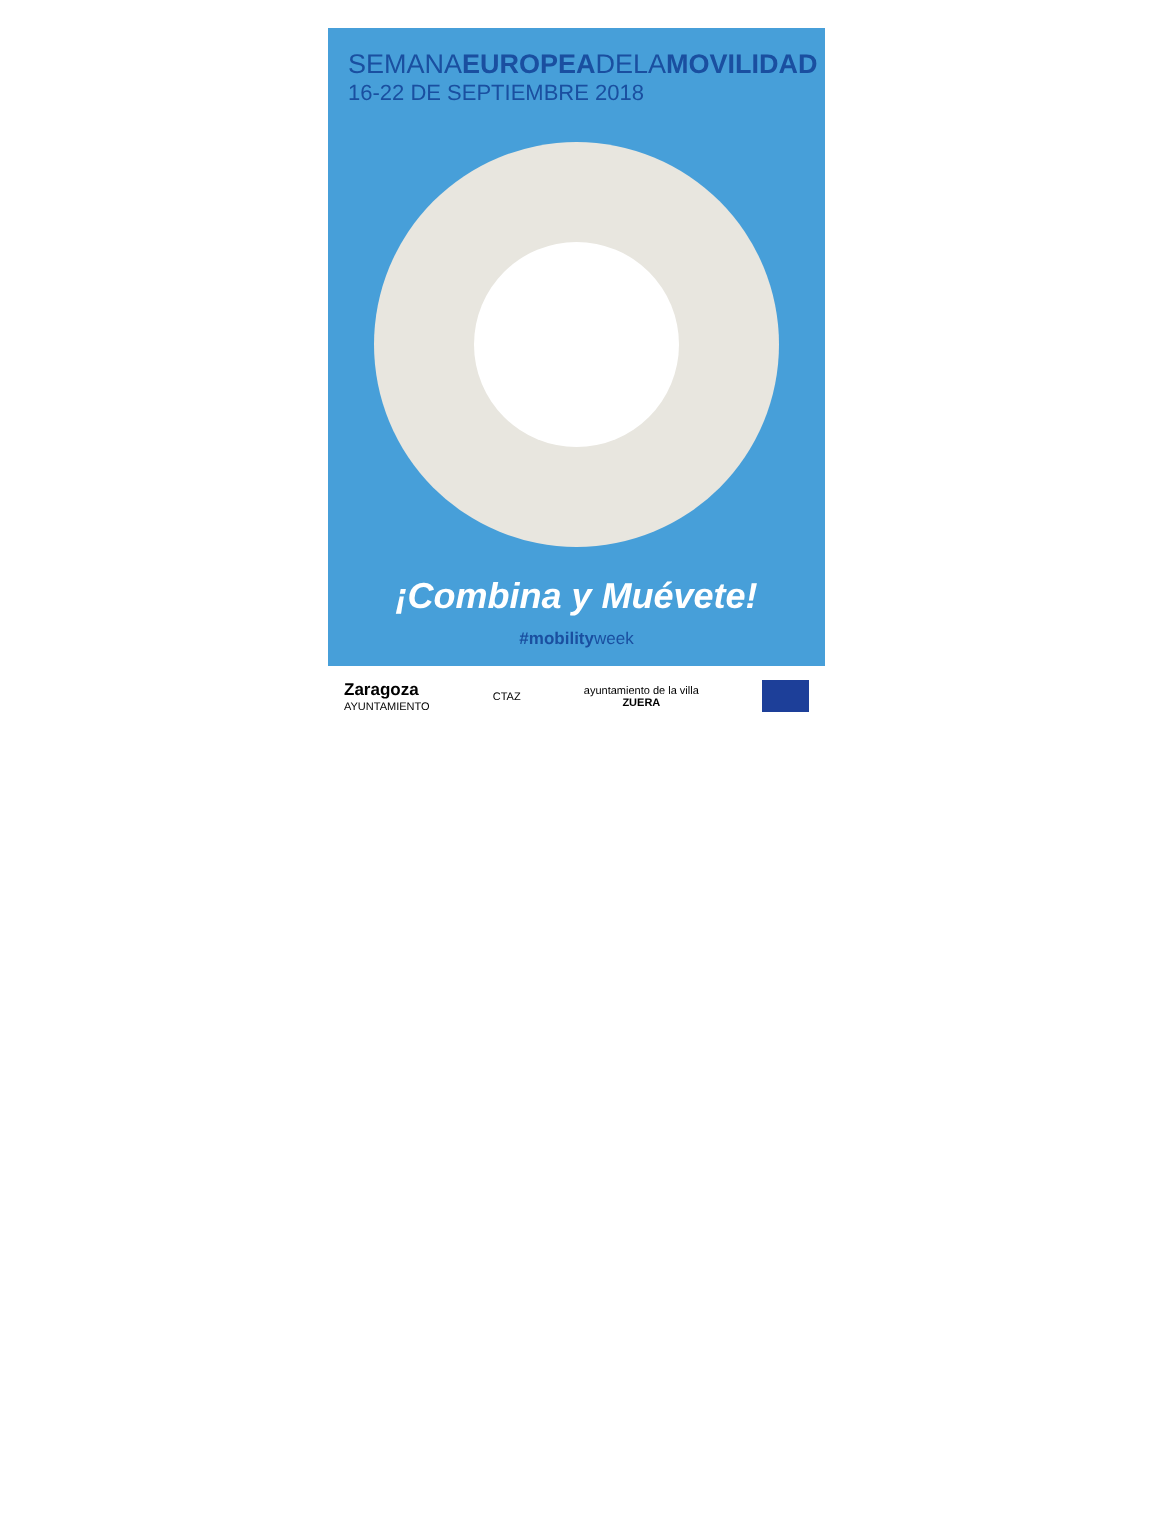SEMANAEUROPEADELAMOVILIDAD
16-22 DE SEPTIEMBRE 2018
¡Combina y Muévete!
#mobilityweek
Zaragoza
AYUNTAMIENTO
CTAZ
ayuntamiento de la villa
ZUERA